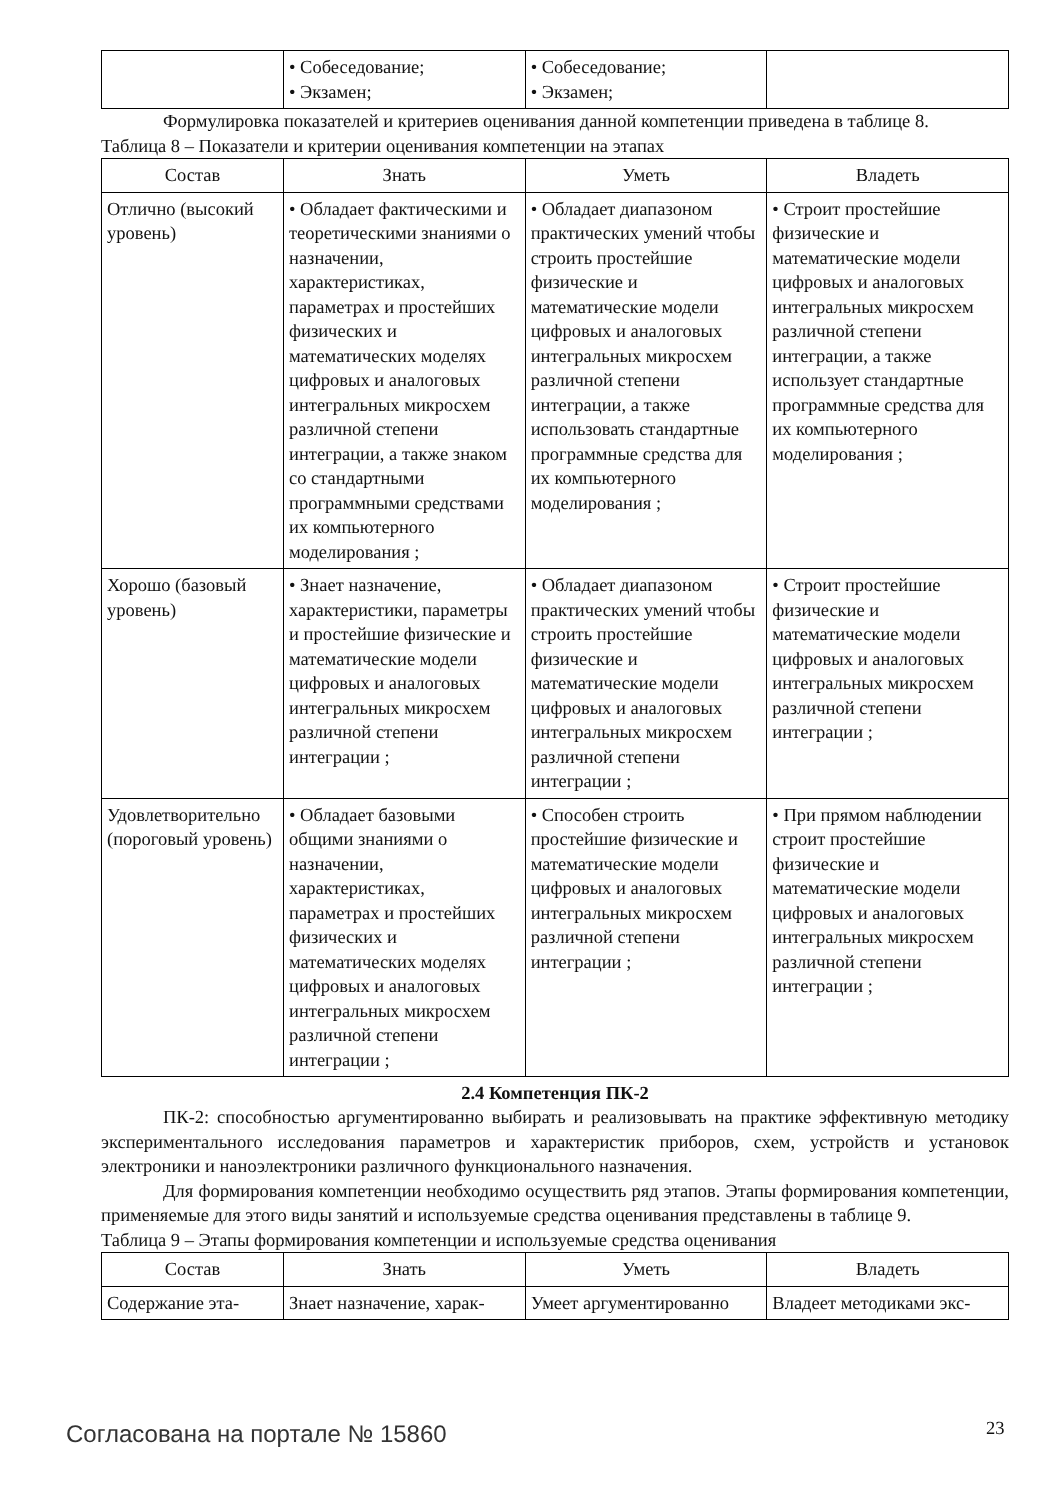| | • Собеседование; • Экзамен; | • Собеседование; • Экзамен; | |
Формулировка показателей и критериев оценивания данной компетенции приведена в таблице 8.
Таблица 8 – Показатели и критерии оценивания компетенции на этапах
| Состав | Знать | Уметь | Владеть |
| --- | --- | --- | --- |
| Отлично (высокий уровень) | • Обладает фактическими и теоретическими знаниями о назначении, характеристиках, параметрах и простейших физических и математических моделях цифровых и аналоговых интегральных микросхем различной степени интеграции, а также знаком со стандартными программными средствами их компьютерного моделирования ; | • Обладает диапазоном практических умений чтобы строить простейшие физические и математические модели цифровых и аналоговых интегральных микросхем различной степени интеграции, а также использовать стандартные программные средства для их компьютерного моделирования ; | • Строит простейшие физические и математические модели цифровых и аналоговых интегральных микросхем различной степени интеграции, а также использует стандартные программные средства для их компьютерного моделирования ; |
| Хорошо (базовый уровень) | • Знает назначение, характеристики, параметры и простейшие физические и математические модели цифровых и аналоговых интегральных микросхем различной степени интеграции ; | • Обладает диапазоном практических умений чтобы строить простейшие физические и математические модели цифровых и аналоговых интегральных микросхем различной степени интеграции ; | • Строит простейшие физические и математические модели цифровых и аналоговых интегральных микросхем различной степени интеграции ; |
| Удовлетворительно (пороговый уровень) | • Обладает базовыми общими знаниями о назначении, характеристиках, параметрах и простейших физических и математических моделях цифровых и аналоговых интегральных микросхем различной степени интеграции ; | • Способен строить простейшие физические и математические модели цифровых и аналоговых интегральных микросхем различной степени интеграции ; | • При прямом наблюдении строит простейшие физические и математические модели цифровых и аналоговых интегральных микросхем различной степени интеграции ; |
2.4 Компетенция ПК-2
ПК-2: способностью аргументированно выбирать и реализовывать на практике эффективную методику экспериментального исследования параметров и характеристик приборов, схем, устройств и установок электроники и наноэлектроники различного функционального назначения.
Для формирования компетенции необходимо осуществить ряд этапов. Этапы формирования компетенции, применяемые для этого виды занятий и используемые средства оценивания представлены в таблице 9.
Таблица 9 – Этапы формирования компетенции и используемые средства оценивания
| Состав | Знать | Уметь | Владеть |
| --- | --- | --- | --- |
| Содержание эта- | Знает назначение, харак- | Умеет аргументированно | Владеет методиками экс- |
Согласована на портале № 15860 23